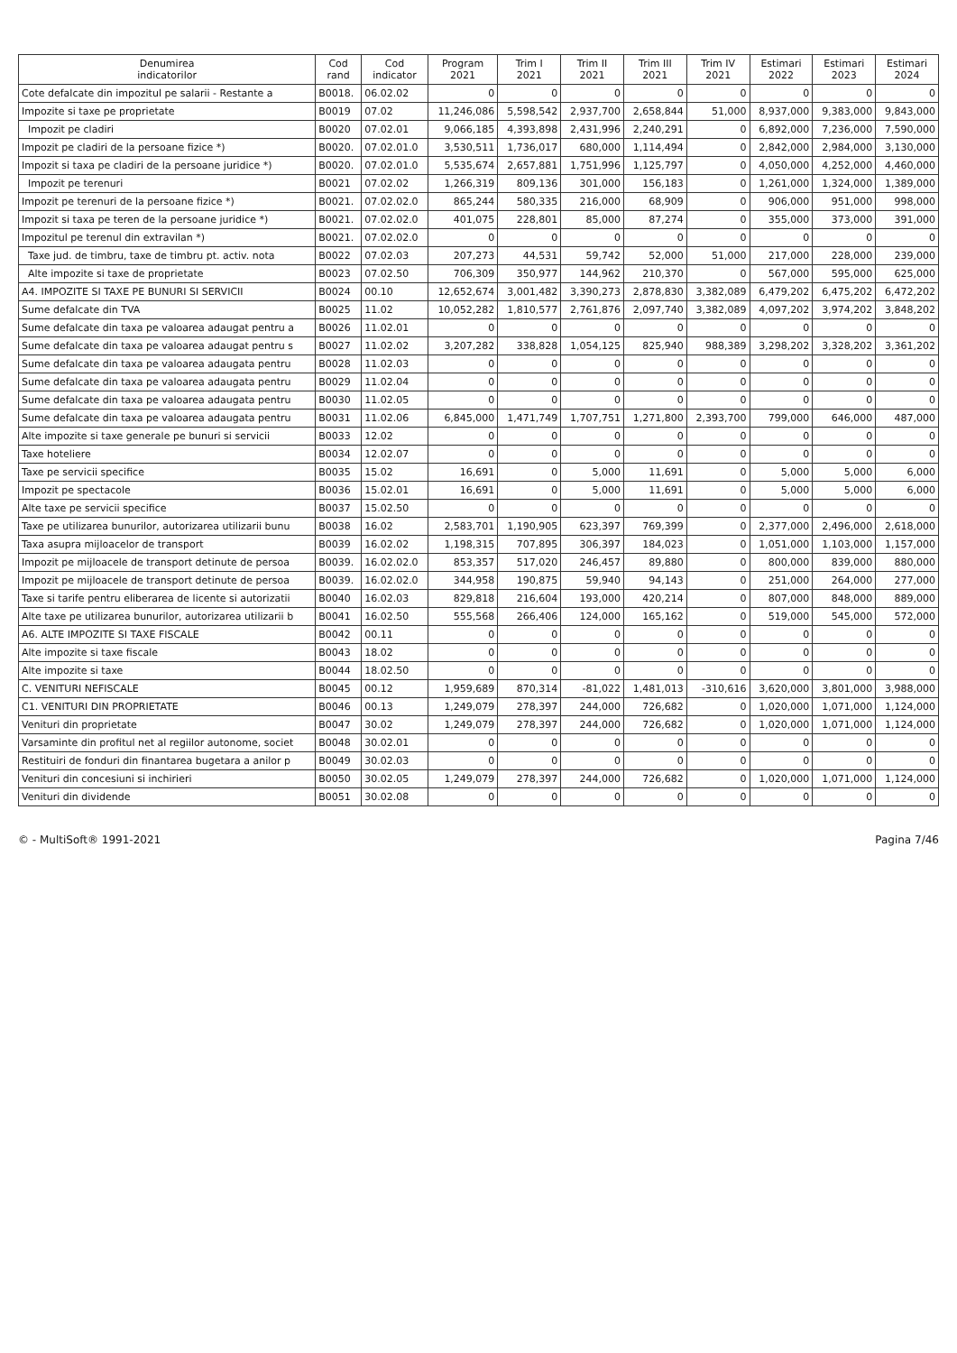| Denumirea indicatorilor | Cod rand | Cod indicator | Program 2021 | Trim I 2021 | Trim II 2021 | Trim III 2021 | Trim IV 2021 | Estimari 2022 | Estimari 2023 | Estimari 2024 |
| --- | --- | --- | --- | --- | --- | --- | --- | --- | --- | --- |
| Cote defalcate din impozitul pe salarii - Restante a | B0018. | 06.02.02 | 0 | 0 | 0 | 0 | 0 | 0 | 0 | 0 |
| Impozite si taxe pe proprietate | B0019 | 07.02 | 11,246,086 | 5,598,542 | 2,937,700 | 2,658,844 | 51,000 | 8,937,000 | 9,383,000 | 9,843,000 |
| Impozit pe cladiri | B0020 | 07.02.01 | 9,066,185 | 4,393,898 | 2,431,996 | 2,240,291 | 0 | 6,892,000 | 7,236,000 | 7,590,000 |
| Impozit pe cladiri de la persoane fizice *) | B0020. | 07.02.01.0 | 3,530,511 | 1,736,017 | 680,000 | 1,114,494 | 0 | 2,842,000 | 2,984,000 | 3,130,000 |
| Impozit si taxa pe cladiri de la persoane juridice *) | B0020. | 07.02.01.0 | 5,535,674 | 2,657,881 | 1,751,996 | 1,125,797 | 0 | 4,050,000 | 4,252,000 | 4,460,000 |
| Impozit pe terenuri | B0021 | 07.02.02 | 1,266,319 | 809,136 | 301,000 | 156,183 | 0 | 1,261,000 | 1,324,000 | 1,389,000 |
| Impozit pe terenuri de la persoane fizice *) | B0021. | 07.02.02.0 | 865,244 | 580,335 | 216,000 | 68,909 | 0 | 906,000 | 951,000 | 998,000 |
| Impozit si taxa pe teren de la persoane juridice *) | B0021. | 07.02.02.0 | 401,075 | 228,801 | 85,000 | 87,274 | 0 | 355,000 | 373,000 | 391,000 |
| Impozitul pe terenul din extravilan *) | B0021. | 07.02.02.0 | 0 | 0 | 0 | 0 | 0 | 0 | 0 | 0 |
| Taxe jud. de timbru, taxe de timbru pt. activ. nota | B0022 | 07.02.03 | 207,273 | 44,531 | 59,742 | 52,000 | 51,000 | 217,000 | 228,000 | 239,000 |
| Alte impozite si taxe de proprietate | B0023 | 07.02.50 | 706,309 | 350,977 | 144,962 | 210,370 | 0 | 567,000 | 595,000 | 625,000 |
| A4. IMPOZITE SI TAXE PE BUNURI SI SERVICII | B0024 | 00.10 | 12,652,674 | 3,001,482 | 3,390,273 | 2,878,830 | 3,382,089 | 6,479,202 | 6,475,202 | 6,472,202 |
| Sume defalcate din TVA | B0025 | 11.02 | 10,052,282 | 1,810,577 | 2,761,876 | 2,097,740 | 3,382,089 | 4,097,202 | 3,974,202 | 3,848,202 |
| Sume defalcate din taxa pe valoarea adaugat pentru a | B0026 | 11.02.01 | 0 | 0 | 0 | 0 | 0 | 0 | 0 | 0 |
| Sume defalcate din taxa pe valoarea adaugat pentru s | B0027 | 11.02.02 | 3,207,282 | 338,828 | 1,054,125 | 825,940 | 988,389 | 3,298,202 | 3,328,202 | 3,361,202 |
| Sume defalcate din taxa pe valoarea adaugata pentru | B0028 | 11.02.03 | 0 | 0 | 0 | 0 | 0 | 0 | 0 | 0 |
| Sume defalcate din taxa pe valoarea adaugata pentru | B0029 | 11.02.04 | 0 | 0 | 0 | 0 | 0 | 0 | 0 | 0 |
| Sume defalcate din taxa pe valoarea adaugata pentru | B0030 | 11.02.05 | 0 | 0 | 0 | 0 | 0 | 0 | 0 | 0 |
| Sume defalcate din taxa pe valoarea adaugata pentru | B0031 | 11.02.06 | 6,845,000 | 1,471,749 | 1,707,751 | 1,271,800 | 2,393,700 | 799,000 | 646,000 | 487,000 |
| Alte impozite si taxe generale pe bunuri si servicii | B0033 | 12.02 | 0 | 0 | 0 | 0 | 0 | 0 | 0 | 0 |
| Taxe hoteliere | B0034 | 12.02.07 | 0 | 0 | 0 | 0 | 0 | 0 | 0 | 0 |
| Taxe pe servicii specifice | B0035 | 15.02 | 16,691 | 0 | 5,000 | 11,691 | 0 | 5,000 | 5,000 | 6,000 |
| Impozit pe spectacole | B0036 | 15.02.01 | 16,691 | 0 | 5,000 | 11,691 | 0 | 5,000 | 5,000 | 6,000 |
| Alte taxe pe servicii specifice | B0037 | 15.02.50 | 0 | 0 | 0 | 0 | 0 | 0 | 0 | 0 |
| Taxe pe utilizarea bunurilor, autorizarea utilizarii bunu | B0038 | 16.02 | 2,583,701 | 1,190,905 | 623,397 | 769,399 | 0 | 2,377,000 | 2,496,000 | 2,618,000 |
| Taxa asupra mijloacelor de transport | B0039 | 16.02.02 | 1,198,315 | 707,895 | 306,397 | 184,023 | 0 | 1,051,000 | 1,103,000 | 1,157,000 |
| Impozit pe mijloacele de transport detinute de persoa | B0039. | 16.02.02.0 | 853,357 | 517,020 | 246,457 | 89,880 | 0 | 800,000 | 839,000 | 880,000 |
| Impozit pe mijloacele de transport detinute de persoa | B0039. | 16.02.02.0 | 344,958 | 190,875 | 59,940 | 94,143 | 0 | 251,000 | 264,000 | 277,000 |
| Taxe si tarife pentru eliberarea de licente si autorizatii | B0040 | 16.02.03 | 829,818 | 216,604 | 193,000 | 420,214 | 0 | 807,000 | 848,000 | 889,000 |
| Alte taxe pe utilizarea bunurilor, autorizarea utilizarii b | B0041 | 16.02.50 | 555,568 | 266,406 | 124,000 | 165,162 | 0 | 519,000 | 545,000 | 572,000 |
| A6. ALTE IMPOZITE SI TAXE FISCALE | B0042 | 00.11 | 0 | 0 | 0 | 0 | 0 | 0 | 0 | 0 |
| Alte impozite si taxe fiscale | B0043 | 18.02 | 0 | 0 | 0 | 0 | 0 | 0 | 0 | 0 |
| Alte impozite si taxe | B0044 | 18.02.50 | 0 | 0 | 0 | 0 | 0 | 0 | 0 | 0 |
| C. VENITURI NEFISCALE | B0045 | 00.12 | 1,959,689 | 870,314 | -81,022 | 1,481,013 | -310,616 | 3,620,000 | 3,801,000 | 3,988,000 |
| C1. VENITURI DIN PROPRIETATE | B0046 | 00.13 | 1,249,079 | 278,397 | 244,000 | 726,682 | 0 | 1,020,000 | 1,071,000 | 1,124,000 |
| Venituri din proprietate | B0047 | 30.02 | 1,249,079 | 278,397 | 244,000 | 726,682 | 0 | 1,020,000 | 1,071,000 | 1,124,000 |
| Varsaminte din profitul net al regiilor autonome, societ | B0048 | 30.02.01 | 0 | 0 | 0 | 0 | 0 | 0 | 0 | 0 |
| Restituiri de fonduri din finantarea bugetara a anilor p | B0049 | 30.02.03 | 0 | 0 | 0 | 0 | 0 | 0 | 0 | 0 |
| Venituri din concesiuni si inchirieri | B0050 | 30.02.05 | 1,249,079 | 278,397 | 244,000 | 726,682 | 0 | 1,020,000 | 1,071,000 | 1,124,000 |
| Venituri din dividende | B0051 | 30.02.08 | 0 | 0 | 0 | 0 | 0 | 0 | 0 | 0 |
© - MultiSoft® 1991-2021 Pagina 7/46